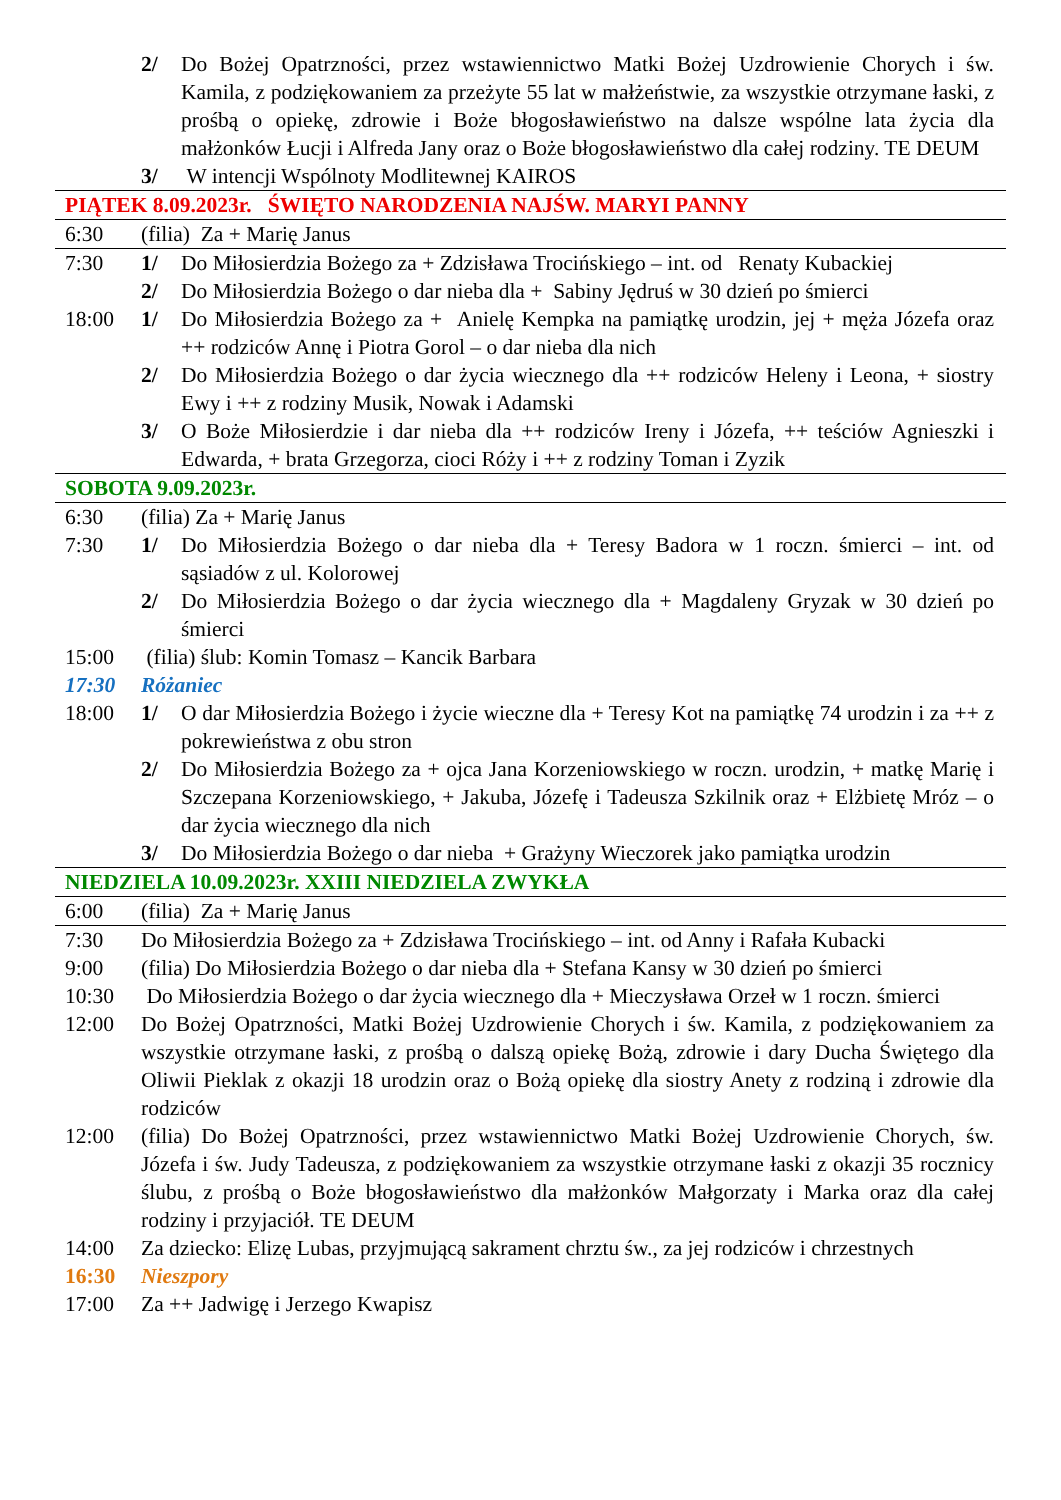2/ Do Bożej Opatrzności, przez wstawiennictwo Matki Bożej Uzdrowienie Chorych i św. Kamila, z podziękowaniem za przeżyte 55 lat w małżeństwie, za wszystkie otrzymane łaski, z prośbą o opiekę, zdrowie i Boże błogosławieństwo na dalsze wspólne lata życia dla małżonków Łucji i Alfreda Jany oraz o Boże błogosławieństwo dla całej rodziny. TE DEUM
3/ W intencji Wspólnoty Modlitewnej KAIROS
PIĄTEK 8.09.2023r. ŚWIĘTO NARODZENIA NAJŚW. MARYI PANNY
6:30 (filia) Za + Marię Janus
7:30 1/ Do Miłosierdzia Bożego za + Zdzisława Trocińskiego – int. od Renaty Kubackiej
2/ Do Miłosierdzia Bożego o dar nieba dla + Sabiny Jędruś w 30 dzień po śmierci
18:00 1/ Do Miłosierdzia Bożego za + Anielę Kempka na pamiątkę urodzin, jej + męża Józefa oraz ++ rodziców Annę i Piotra Gorol – o dar nieba dla nich
2/ Do Miłosierdzia Bożego o dar życia wiecznego dla ++ rodziców Heleny i Leona, + siostry Ewy i ++ z rodziny Musik, Nowak i Adamski
3/ O Boże Miłosierdzie i dar nieba dla ++ rodziców Ireny i Józefa, ++ teściów Agnieszki i Edwarda, + brata Grzegorza, cioci Róży i ++ z rodziny Toman i Zyzik
SOBOTA 9.09.2023r.
6:30 (filia) Za + Marię Janus
7:30 1/ Do Miłosierdzia Bożego o dar nieba dla + Teresy Badora w 1 roczn. śmierci – int. od sąsiadów z ul. Kolorowej
2/ Do Miłosierdzia Bożego o dar życia wiecznego dla + Magdaleny Gryzak w 30 dzień po śmierci
15:00 (filia) ślub: Komin Tomasz – Kancik Barbara
17:30 Różaniec
18:00 1/ O dar Miłosierdzia Bożego i życie wieczne dla + Teresy Kot na pamiątkę 74 urodzin i za ++ z pokrewieństwa z obu stron
2/ Do Miłosierdzia Bożego za + ojca Jana Korzeniowskiego w roczn. urodzin, + matkę Marię i Szczepana Korzeniowskiego, + Jakuba, Józefę i Tadeusza Szkilnik oraz + Elżbietę Mróz – o dar życia wiecznego dla nich
3/ Do Miłosierdzia Bożego o dar nieba + Grażyny Wieczorek jako pamiątka urodzin
NIEDZIELA 10.09.2023r. XXIII NIEDZIELA ZWYKŁA
6:00 (filia) Za + Marię Janus
7:30 Do Miłosierdzia Bożego za + Zdzisława Trocińskiego – int. od Anny i Rafała Kubacki
9:00 (filia) Do Miłosierdzia Bożego o dar nieba dla + Stefana Kansy w 30 dzień po śmierci
10:30 Do Miłosierdzia Bożego o dar życia wiecznego dla + Mieczysława Orzeł w 1 roczn. śmierci
12:00 Do Bożej Opatrzności, Matki Bożej Uzdrowienie Chorych i św. Kamila, z podziękowaniem za wszystkie otrzymane łaski, z prośbą o dalszą opiekę Bożą, zdrowie i dary Ducha Świętego dla Oliwii Pieklak z okazji 18 urodzin oraz o Bożą opiekę dla siostry Anety z rodziną i zdrowie dla rodziców
12:00 (filia) Do Bożej Opatrzności, przez wstawiennictwo Matki Bożej Uzdrowienie Chorych, św. Józefa i św. Judy Tadeusza, z podziękowaniem za wszystkie otrzymane łaski z okazji 35 rocznicy ślubu, z prośbą o Boże błogosławieństwo dla małżonków Małgorzaty i Marka oraz dla całej rodziny i przyjaciół. TE DEUM
14:00 Za dziecko: Elizę Lubas, przyjmującą sakrament chrztu św., za jej rodziców i chrzestnych
16:30 Nieszpory
17:00 Za ++ Jadwigę i Jerzego Kwapisz